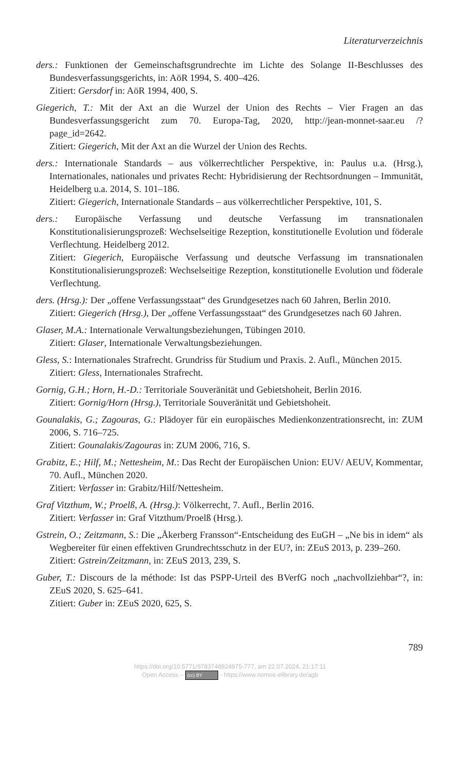Literaturverzeichnis
ders.: Funktionen der Gemeinschaftsgrundrechte im Lichte des Solange II-Beschlusses des Bundesverfassungsgerichts, in: AöR 1994, S. 400–426.
Zitiert: Gersdorf in: AöR 1994, 400, S.
Giegerich, T.: Mit der Axt an die Wurzel der Union des Rechts – Vier Fragen an das Bundesverfassungsgericht zum 70. Europa-Tag, 2020, http://jean-monnet-saar.eu /?page_id=2642.
Zitiert: Giegerich, Mit der Axt an die Wurzel der Union des Rechts.
ders.: Internationale Standards – aus völkerrechtlicher Perspektive, in: Paulus u.a. (Hrsg.), Internationales, nationales und privates Recht: Hybridisierung der Rechtsordnungen – Immunität, Heidelberg u.a. 2014, S. 101–186.
Zitiert: Giegerich, Internationale Standards – aus völkerrechtlicher Perspektive, 101, S.
ders.: Europäische Verfassung und deutsche Verfassung im transnationalen Konstitutionalisierungsprozeß: Wechselseitige Rezeption, konstitutionelle Evolution und föderale Verflechtung. Heidelberg 2012.
Zitiert: Giegerich, Europäische Verfassung und deutsche Verfassung im transnationalen Konstitutionalisierungsprozeß: Wechselseitige Rezeption, konstitutionelle Evolution und föderale Verflechtung.
ders. (Hrsg.): Der „offene Verfassungsstaat“ des Grundgesetzes nach 60 Jahren, Berlin 2010.
Zitiert: Giegerich (Hrsg.), Der „offene Verfassungsstaat“ des Grundgesetzes nach 60 Jahren.
Glaser, M.A.: Internationale Verwaltungsbeziehungen, Tübingen 2010.
Zitiert: Glaser, Internationale Verwaltungsbeziehungen.
Gless, S.: Internationales Strafrecht. Grundriss für Studium und Praxis. 2. Aufl., München 2015.
Zitiert: Gless, Internationales Strafrecht.
Gornig, G.H.; Horn, H.-D.: Territoriale Souveränität und Gebietshoheit, Berlin 2016.
Zitiert: Gornig/Horn (Hrsg.), Territoriale Souveränität und Gebietshoheit.
Gounalakis, G.; Zagouras, G.: Plädoyer für ein europäisches Medienkonzentrationsrecht, in: ZUM 2006, S. 716–725.
Zitiert: Gounalakis/Zagouras in: ZUM 2006, 716, S.
Grabitz, E.; Hilf, M.; Nettesheim, M.: Das Recht der Europäischen Union: EUV/ AEUV, Kommentar, 70. Aufl., München 2020.
Zitiert: Verfasser in: Grabitz/Hilf/Nettesheim.
Graf Vitzthum, W.; Proelß, A. (Hrsg.): Völkerrecht, 7. Aufl., Berlin 2016.
Zitiert: Verfasser in: Graf Vitzthum/Proelß (Hrsg.).
Gstrein, O.; Zeitzmann, S.: Die „Åkerberg Fransson“-Entscheidung des EuGH – „Ne bis in idem“ als Wegbereiter für einen effektiven Grundrechtsschutz in der EU?, in: ZEuS 2013, p. 239–260.
Zitiert: Gstrein/Zeitzmann, in: ZEuS 2013, 239, S.
Guber, T.: Discours de la méthode: Ist das PSPP-Urteil des BVerfG noch „nachvollziehbar“?, in: ZEuS 2020, S. 625–641.
Zitiert: Guber in: ZEuS 2020, 625, S.
789
https://doi.org/10.5771/9783748924975-777, am 22.07.2024, 21:17:11
Open Access – (cc) BY - https://www.nomos-elibrary.de/agb